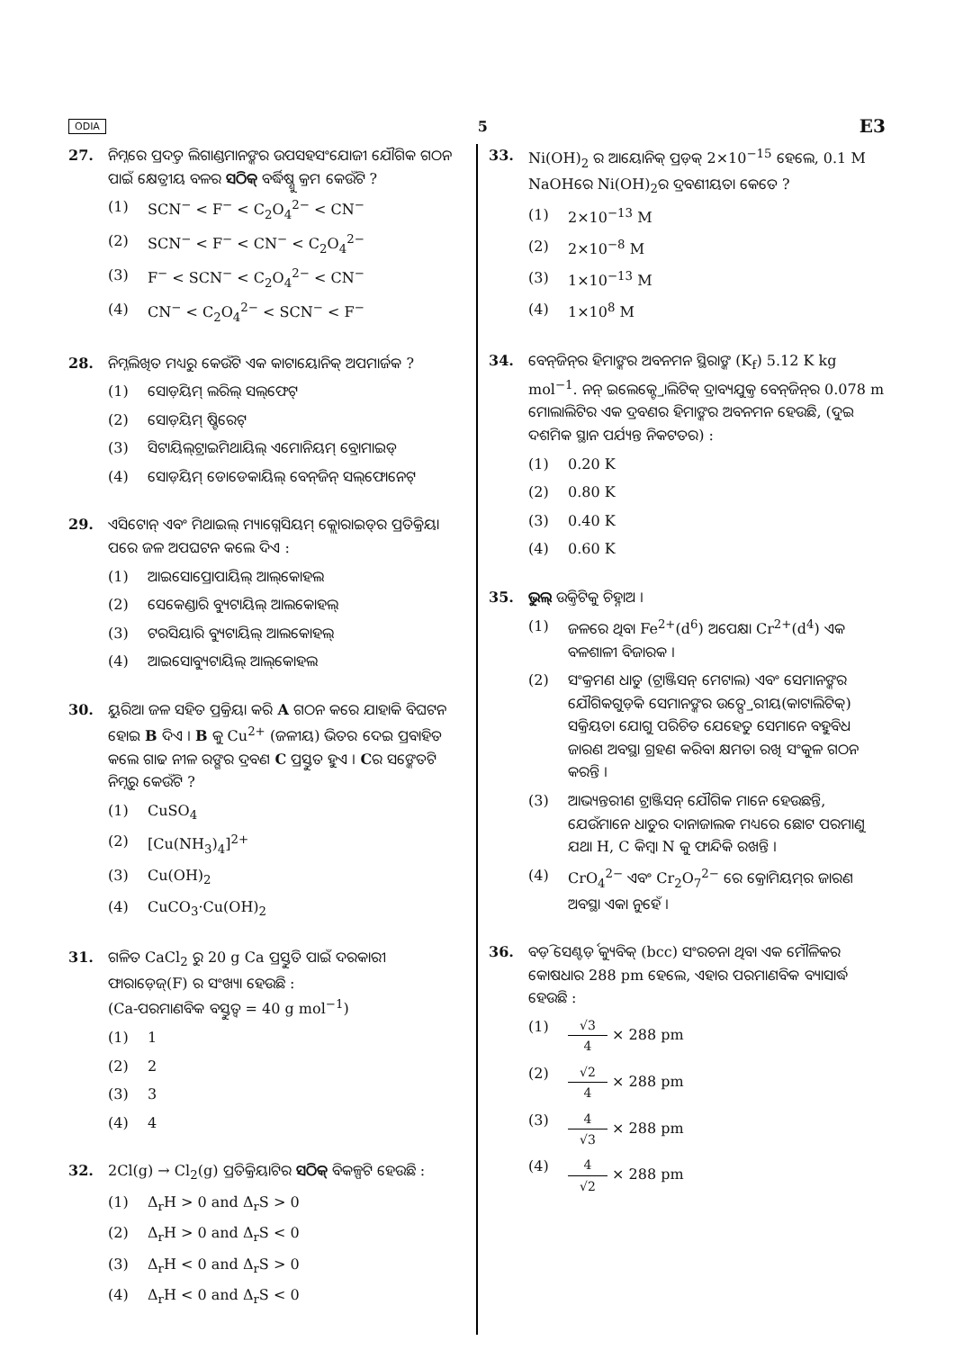ODIA 5 E3
27. ନିମ୍ନରେ ପ୍ରଦତ୍ତ ଲିଗାଣ୍ଡମାନଙ୍କର ଉପସହସଂଯୋଜୀ ଯୌଗିକ ଗଠନ ପାଇଁ କ୍ଷେତ୍ରୀୟ ବଳର ସଠିକ୍ ବର୍ଦ୍ଧିଷ୍ଣୁ କ୍ରମ କେଉଁଟି ?
(1) SCN<sup>−</sup> < F<sup>−</sup> < C<sub>2</sub>O<sub>4</sub><sup>2−</sup> < CN<sup>−</sup>
(2) SCN<sup>−</sup> < F<sup>−</sup> < CN<sup>−</sup> < C<sub>2</sub>O<sub>4</sub><sup>2−</sup>
(3) F<sup>−</sup> < SCN<sup>−</sup> < C<sub>2</sub>O<sub>4</sub><sup>2−</sup> < CN<sup>−</sup>
(4) CN<sup>−</sup> < C<sub>2</sub>O<sub>4</sub><sup>2−</sup> < SCN<sup>−</sup> < F<sup>−</sup>
28. ନିମ୍ନଲିଖିତ ମଧ୍ୟରୁ କେଉଁଟି ଏକ କାଟାୟୋନିକ୍ ଅପମାର୍ଜକ ?
(1) ସୋଡ଼ିୟମ୍ ଲରିଲ୍ ସଲ୍‌ଫେଟ୍
(2) ସୋଡ଼ିୟମ୍ ଷ୍ଟିରେଟ୍
(3) ସିଟାୟିଲ୍‌ଟ୍ରାଇମିଥାୟିଲ୍ ଏମୋନିୟମ୍ ବ୍ରୋମାଇଡ୍
(4) ସୋଡ଼ିୟମ୍ ଡୋଡେକାୟିଲ୍ ବେନ୍‌ଜିନ୍ ସଲ୍‌ଫୋନେଟ୍
29. ଏସିଟୋନ୍ ଏବଂ ମିଥାଇଲ୍ ମ୍ୟାଗ୍ନେସିୟମ୍ କ୍ଲୋରାଇଡ୍‌ର ପ୍ରତିକ୍ରିୟା ପରେ ଜଳ ଅପଘଟନ କଲେ ଦିଏ :
(1) ଆଇସୋପ୍ରୋପାୟିଲ୍ ଆଲ୍‌କୋହଲ
(2) ସେକେଣ୍ଡାରି ବ୍ୟୁଟାୟିଲ୍ ଆଲକୋହଲ୍
(3) ଟରସିୟାରି ବ୍ୟୁଟାୟିଲ୍ ଆଲକୋହଲ୍
(4) ଆଇସୋବ୍ୟୁଟାୟିଲ୍ ଆଲ୍‌କୋହଲ
30. ୟୁରିଆ ଜଳ ସହିତ ପ୍ରକ୍ରିୟା କରି A ଗଠନ କରେ ଯାହାକି ବିଘଟନ ହୋଇ B ଦିଏ । B କୁ Cu<sup>2+</sup> (ଜଳୀୟ) ଭିତର ଦେଇ ପ୍ରବାହିତ କଲେ ଗାଢ ନୀଳ ରଙ୍ଗର ଦ୍ରବଣ C ପ୍ରସ୍ତୁତ ହୁଏ । Cର ସଙ୍କେତଟି ନିମ୍ନରୁ କେଉଁଟି ?
(1) CuSO<sub>4</sub>
(2) [Cu(NH<sub>3</sub>)<sub>4</sub>]<sup>2+</sup>
(3) Cu(OH)<sub>2</sub>
(4) CuCO<sub>3</sub>·Cu(OH)<sub>2</sub>
31. ଗଳିତ CaCl<sub>2</sub> ରୁ 20 g Ca ପ୍ରସ୍ତୁତି ପାଇଁ ଦରକାରୀ ଫାରାଡ଼େଜ୍(F) ର ସଂଖ୍ୟା ହେଉଛି :
(Ca-ପରମାଣବିକ ବସ୍ତୁତ୍ୱ = 40 g mol<sup>−1</sup>)
(1) 1
(2) 2
(3) 3
(4) 4
32. 2Cl(g) → Cl<sub>2</sub>(g) ପ୍ରତିକ୍ରିୟାଟିର ସଠିକ୍ ବିକଳ୍ପଟି ହେଉଛି :
(1) Δ<sub>r</sub>H > 0 and Δ<sub>r</sub>S > 0
(2) Δ<sub>r</sub>H > 0 and Δ<sub>r</sub>S < 0
(3) Δ<sub>r</sub>H < 0 and Δ<sub>r</sub>S > 0
(4) Δ<sub>r</sub>H < 0 and Δ<sub>r</sub>S < 0
33. Ni(OH)<sub>2</sub> ର ଆୟୋନିକ୍ ପ୍ରଡ଼କ୍ 2×10<sup>−15</sup> ହେଲେ, 0.1 M NaOHରେ Ni(OH)<sub>2</sub>ର ଦ୍ରବଣୀୟତା କେତେ ?
(1) 2×10<sup>−13</sup> M
(2) 2×10<sup>−8</sup> M
(3) 1×10<sup>−13</sup> M
(4) 1×10<sup>8</sup> M
34. ବେନ୍‌ଜିନ୍‌ର ହିମାଙ୍କର ଅବନମନ ସ୍ଥିରାଙ୍କ (K<sub>f</sub>) 5.12 K kg mol<sup>−1</sup>. ନନ୍ ଇଲେକ୍ଟ୍ରୋଲିଟିକ୍ ଦ୍ରାବ୍ୟଯୁକ୍ତ ବେନ୍‌ଜିନ୍‌ର 0.078 m ମୋଲାଲିଟିର ଏକ ଦ୍ରବଣର ହିମାଙ୍କର ଅବନମନ ହେଉଛି, (ଦୁଇ ଦଶମିକ ସ୍ଥାନ ପର୍ଯ୍ୟନ୍ତ ନିକଟତର) :
(1) 0.20 K
(2) 0.80 K
(3) 0.40 K
(4) 0.60 K
35. ଭୁଲ୍ ଉକ୍ତିଟିକୁ ଚିହ୍ନାଅ ।
(1) ଜଳରେ ଥିବା Fe<sup>2+</sup>(d<sup>6</sup>) ଅପେକ୍ଷା Cr<sup>2+</sup>(d<sup>4</sup>) ଏକ ବଳଶାଳୀ ବିଜାରକ ।
(2) ସଂକ୍ରମଣ ଧାତୁ (ଟ୍ରାଞ୍ଜିସନ୍ ମେଟାଲ) ଏବଂ ସେମାନଙ୍କର ଯୌଗିକଗୁଡ଼ିକ ସେମାନଙ୍କର ଉତ୍ପ୍ରେରୀୟ(କାଟାଲିଟିକ୍) ସକ୍ରିୟତା ଯୋଗୁ ପରିଚିତ ଯେହେତୁ ସେମାନେ ବହୁବିଧ ଜାରଣ ଅବସ୍ଥା ଗ୍ରହଣ କରିବା କ୍ଷମତା ରଖି ସଂକୁଳ ଗଠନ କରନ୍ତି ।
(3) ଆଭ୍ୟନ୍ତରୀଣ ଟ୍ରାଞ୍ଜିସନ୍ ଯୌଗିକ ମାନେ ହେଉଛନ୍ତି, ଯେଉଁମାନେ ଧାତୁର ଦାନାଜାଲକ ମଧ୍ୟରେ ଛୋଟ ପରମାଣୁ ଯଥା H, C କିମ୍ବା N କୁ ଫାନ୍ଦିକି ରଖନ୍ତି ।
(4) CrO<sub>4</sub><sup>2−</sup> ଏବଂ Cr<sub>2</sub>O<sub>7</sub><sup>2−</sup> ରେ କ୍ରୋମିୟମ୍‌ର ଜାରଣ ଅବସ୍ଥା ଏକା ନୁହେଁ ।
36. ବଡ଼ି ସେଣ୍ଟର୍ଡ଼ କ୍ୟୁବିକ୍ (bcc) ସଂରଚନା ଥିବା ଏକ ମୌଳିକର କୋଷଧାର 288 pm ହେଲେ, ଏହାର ପରମାଣବିକ ବ୍ୟାସାର୍ଦ୍ଧ ହେଉଛି :
(1) √3 4 × 288 pm
(2) √2 4 × 288 pm
(3) 4 √3 × 288 pm
(4) 4 √2 × 288 pm